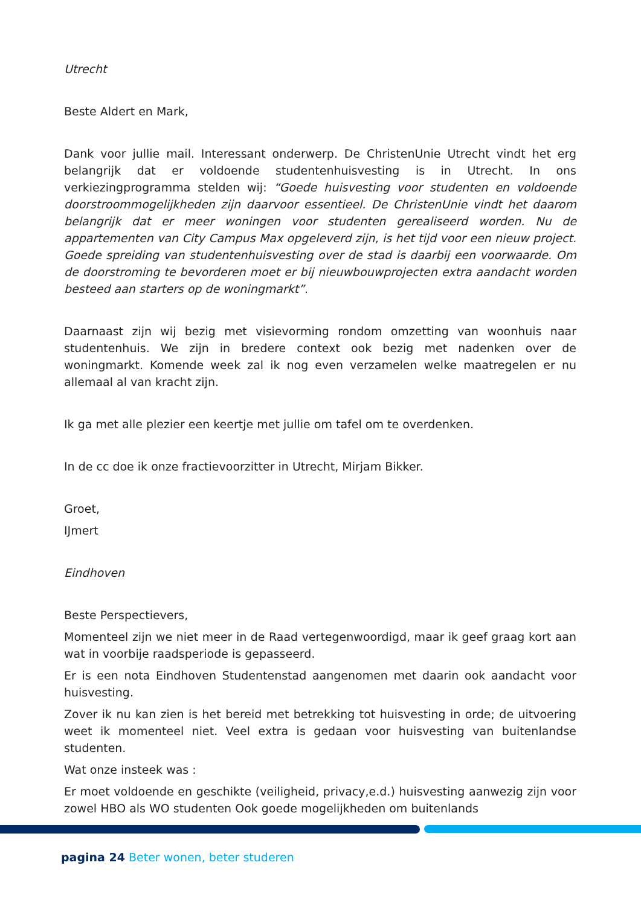Utrecht
Beste Aldert en Mark,
Dank voor jullie mail. Interessant onderwerp. De ChristenUnie Utrecht vindt het erg belangrijk dat er voldoende studentenhuisvesting is in Utrecht. In ons verkiezingprogramma stelden wij: “Goede huisvesting voor studenten en voldoende doorstroommogelijkheden zijn daarvoor essentieel. De ChristenUnie vindt het daarom belangrijk dat er meer woningen voor studenten gerealiseerd worden. Nu de appartementen van City Campus Max opgeleverd zijn, is het tijd voor een nieuw project. Goede spreiding van studentenhuisvesting over de stad is daarbij een voorwaarde. Om de doorstroming te bevorderen moet er bij nieuwbouwprojecten extra aandacht worden besteed aan starters op de woningmarkt”.
Daarnaast zijn wij bezig met visievorming rondom omzetting van woonhuis naar studentenhuis. We zijn in bredere context ook bezig met nadenken over de woningmarkt. Komende week zal ik nog even verzamelen welke maatregelen er nu allemaal al van kracht zijn.
Ik ga met alle plezier een keertje met jullie om tafel om te overdenken.
In de cc doe ik onze fractievoorzitter in Utrecht, Mirjam Bikker.
Groet,
IJmert
Eindhoven
Beste Perspectievers,
Momenteel zijn we niet meer in de Raad vertegenwoordigd, maar ik geef graag kort aan wat in voorbije raadsperiode is gepasseerd.
Er is een nota Eindhoven Studentenstad aangenomen met daarin ook aandacht voor huisvesting.
Zover ik nu kan zien is het bereid met betrekking tot huisvesting in orde; de uitvoering weet ik momenteel niet. Veel extra is gedaan voor huisvesting van buitenlandse studenten.
Wat onze insteek was :
Er moet voldoende en geschikte (veiligheid, privacy,e.d.) huisvesting aanwezig zijn voor zowel HBO als WO studenten Ook goede mogelijkheden om buitenlands
pagina 24 Beter wonen, beter studeren